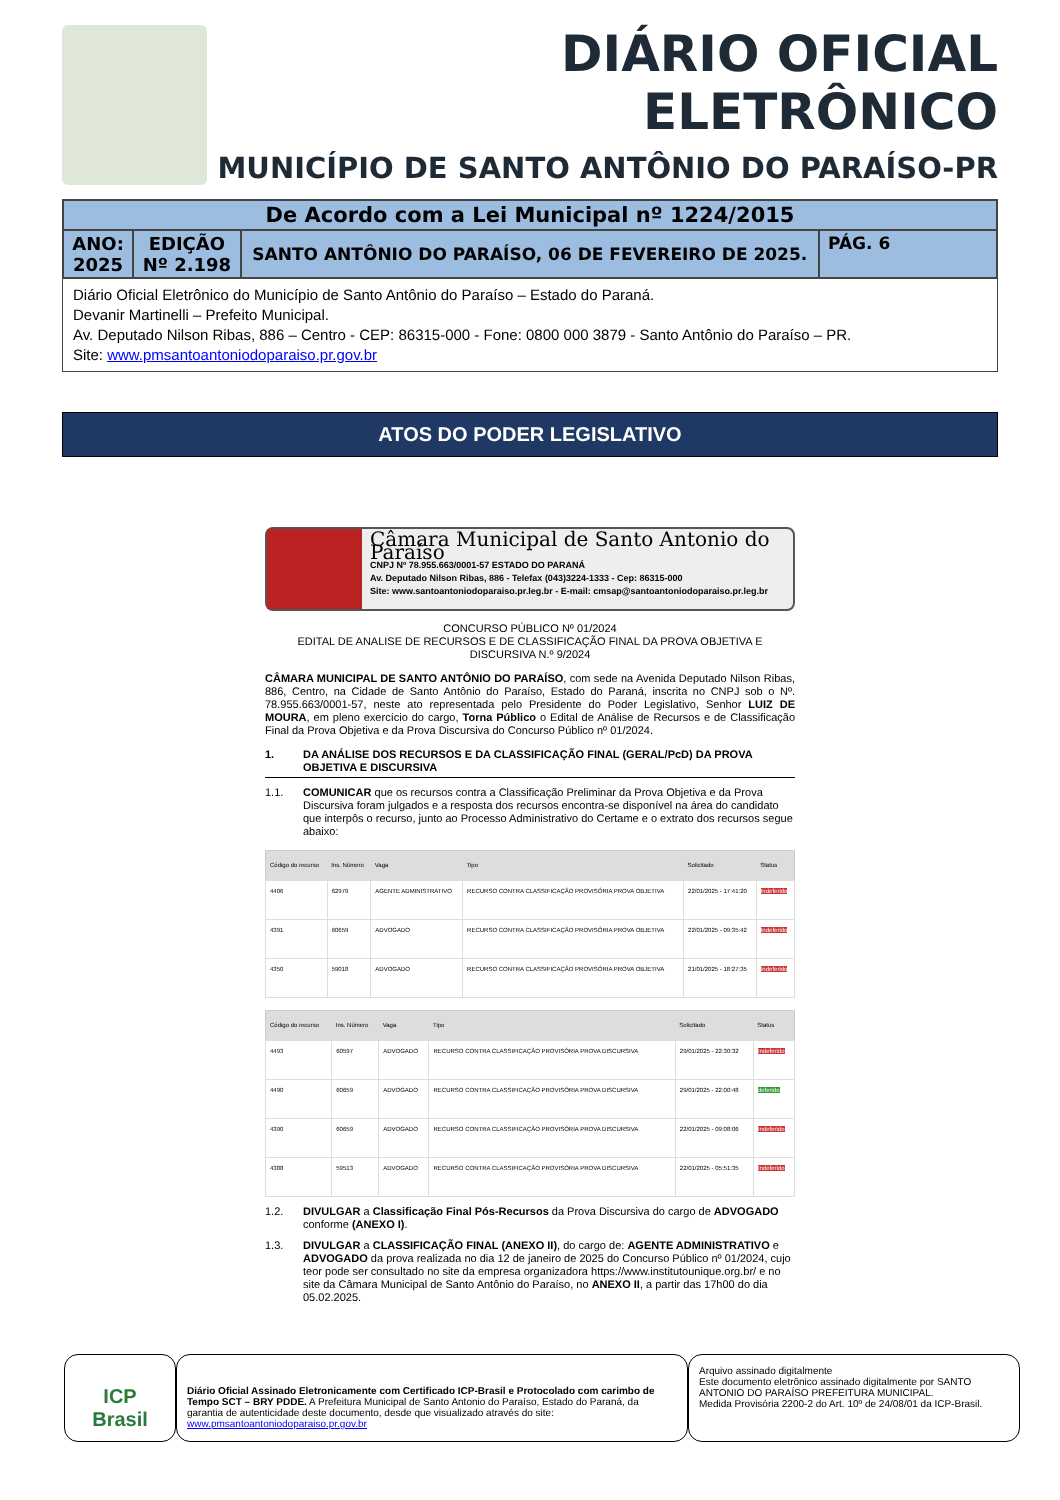DIÁRIO OFICIAL ELETRÔNICO
MUNICÍPIO DE SANTO ANTÔNIO DO PARAÍSO-PR
| De Acordo com a Lei Municipal nº 1224/2015 | | | |
| ANO: 2025 | EDIÇÃO Nº 2.198 | SANTO ANTÔNIO DO PARAÍSO, 06 DE FEVEREIRO DE 2025. | PÁG. 6 |
Diário Oficial Eletrônico do Município de Santo Antônio do Paraíso – Estado do Paraná.
Devanir Martinelli – Prefeito Municipal.
Av. Deputado Nilson Ribas, 886 – Centro - CEP: 86315-000 - Fone: 0800 000 3879 - Santo Antônio do Paraíso – PR.
Site: www.pmsantoantoniodoparaiso.pr.gov.br
ATOS DO PODER LEGISLATIVO
Câmara Municipal de Santo Antonio do Paraíso
CNPJ Nº 78.955.663/0001-57 ESTADO DO PARANÁ
Av. Deputado Nilson Ribas, 886 - Telefax (043)3224-1333 - Cep: 86315-000
Site: www.santoantoniodoparaiso.pr.leg.br - E-mail: cmsap@santoantoniodoparaiso.pr.leg.br
CONCURSO PÚBLICO Nº 01/2024
EDITAL DE ANALISE DE RECURSOS E DE CLASSIFICAÇÃO FINAL DA PROVA OBJETIVA E DISCURSIVA N.º 9/2024
CÂMARA MUNICIPAL DE SANTO ANTÔNIO DO PARAÍSO, com sede na Avenida Deputado Nilson Ribas, 886, Centro, na Cidade de Santo Antônio do Paraíso, Estado do Paraná, inscrita no CNPJ sob o Nº. 78.955.663/0001-57, neste ato representada pelo Presidente do Poder Legislativo, Senhor LUIZ DE MOURA, em pleno exercício do cargo, Torna Público o Edital de Análise de Recursos e de Classificação Final da Prova Objetiva e da Prova Discursiva do Concurso Público nº 01/2024.
1. DA ANÁLISE DOS RECURSOS E DA CLASSIFICAÇÃO FINAL (GERAL/PcD) DA PROVA OBJETIVA E DISCURSIVA
1.1. COMUNICAR que os recursos contra a Classificação Preliminar da Prova Objetiva e da Prova Discursiva foram julgados e a resposta dos recursos encontra-se disponível na área do candidato que interpôs o recurso, junto ao Processo Administrativo do Certame e o extrato dos recursos segue abaixo:
| Código do recurso | Ins. Número | Vaga | Tipo | Solicitado | Status |
| --- | --- | --- | --- | --- | --- |
| 4406 | 62979 | AGENTE ADMINISTRATIVO | RECURSO CONTRA CLASSIFICAÇÃO PROVISÓRIA PROVA OBJETIVA | 22/01/2025 - 17:41:20 | Indeferido |
| 4391 | 60659 | ADVOGADO | RECURSO CONTRA CLASSIFICAÇÃO PROVISÓRIA PROVA OBJETIVA | 22/01/2025 - 09:35:42 | Indeferido |
| 4350 | 59018 | ADVOGADO | RECURSO CONTRA CLASSIFICAÇÃO PROVISÓRIA PROVA OBJETIVA | 21/01/2025 - 18:27:35 | Indeferido |
| Código do recurso | Ins. Número | Vaga | Tipo | Solicitado | Status |
| --- | --- | --- | --- | --- | --- |
| 4493 | 60597 | ADVOGADO | RECURSO CONTRA CLASSIFICAÇÃO PROVISÓRIA PROVA DISCURSIVA | 29/01/2025 - 22:30:32 | Indeferido |
| 4490 | 60659 | ADVOGADO | RECURSO CONTRA CLASSIFICAÇÃO PROVISÓRIA PROVA DISCURSIVA | 29/01/2025 - 22:00:48 | deferido |
| 4390 | 60659 | ADVOGADO | RECURSO CONTRA CLASSIFICAÇÃO PROVISÓRIA PROVA DISCURSIVA | 22/01/2025 - 09:08:06 | Indeferido |
| 4388 | 59513 | ADVOGADO | RECURSO CONTRA CLASSIFICAÇÃO PROVISÓRIA PROVA DISCURSIVA | 22/01/2025 - 05:51:35 | Indeferido |
1.2. DIVULGAR a Classificação Final Pós-Recursos da Prova Discursiva do cargo de ADVOGADO conforme (ANEXO I).
1.3. DIVULGAR a CLASSIFICAÇÃO FINAL (ANEXO II), do cargo de: AGENTE ADMINISTRATIVO e ADVOGADO da prova realizada no dia 12 de janeiro de 2025 do Concurso Público nº 01/2024, cujo teor pode ser consultado no site da empresa organizadora https://www.institutounique.org.br/ e no site da Câmara Municipal de Santo Antônio do Paraíso, no ANEXO II, a partir das 17h00 do dia 05.02.2025.
ICP
Brasil
Diário Oficial Assinado Eletronicamente com Certificado ICP-Brasil e Protocolado com carimbo de Tempo SCT – BRY PDDE. A Prefeitura Municipal de Santo Antonio do Paraíso, Estado do Paraná, da garantia de autenticidade deste documento, desde que visualizado através do site: www.pmsantoantoniodoparaiso.pr.gov.br
Arquivo assinado digitalmente
Este documento eletrônico assinado digitalmente por SANTO ANTONIO DO PARAÍSO PREFEITURA MUNICIPAL.
Medida Provisória 2200-2 do Art. 10º de 24/08/01 da ICP-Brasil.